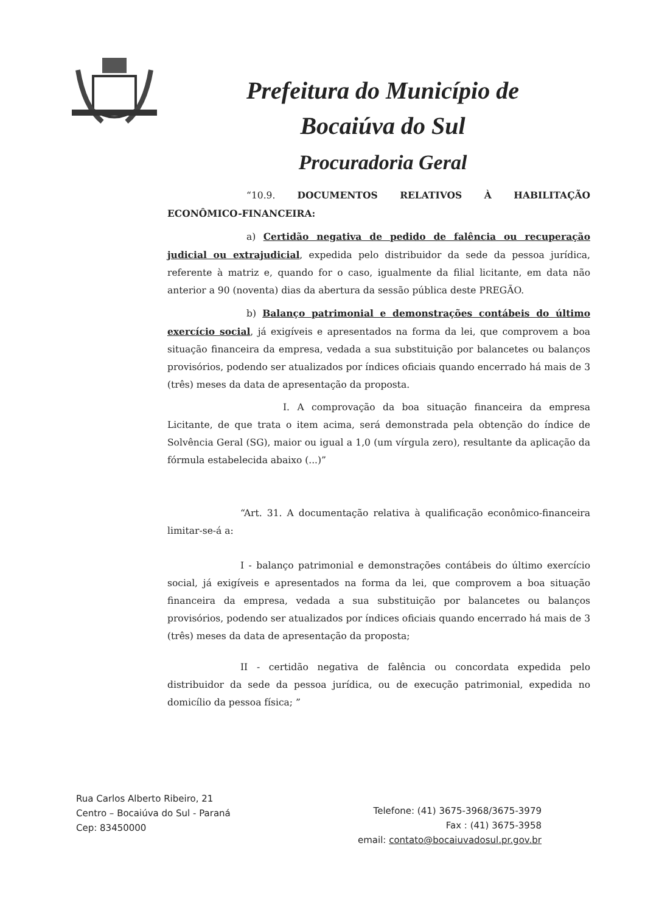Prefeitura do Município de
Bocaiúva do Sul
Procuradoria Geral
“10.9. DOCUMENTOS RELATIVOS À HABILITAÇÃO ECONÔMICO-FINANCEIRA:
a) Certidão negativa de pedido de falência ou recuperação judicial ou extrajudicial, expedida pelo distribuidor da sede da pessoa jurídica, referente à matriz e, quando for o caso, igualmente da filial licitante, em data não anterior a 90 (noventa) dias da abertura da sessão pública deste PREGÃO.
b) Balanço patrimonial e demonstrações contábeis do último exercício social, já exigíveis e apresentados na forma da lei, que comprovem a boa situação financeira da empresa, vedada a sua substituição por balancetes ou balanços provisórios, podendo ser atualizados por índices oficiais quando encerrado há mais de 3 (três) meses da data de apresentação da proposta.
I. A comprovação da boa situação financeira da empresa Licitante, de que trata o item acima, será demonstrada pela obtenção do índice de Solvência Geral (SG), maior ou igual a 1,0 (um vírgula zero), resultante da aplicação da fórmula estabelecida abaixo (...)”
“Art. 31. A documentação relativa à qualificação econômico-financeira limitar-se-á a:
I - balanço patrimonial e demonstrações contábeis do último exercício social, já exigíveis e apresentados na forma da lei, que comprovem a boa situação financeira da empresa, vedada a sua substituição por balancetes ou balanços provisórios, podendo ser atualizados por índices oficiais quando encerrado há mais de 3 (três) meses da data de apresentação da proposta;
II - certidão negativa de falência ou concordata expedida pelo distribuidor da sede da pessoa jurídica, ou de execução patrimonial, expedida no domicílio da pessoa física; ”
Rua Carlos Alberto Ribeiro, 21
Centro – Bocaiúva do Sul - Paraná
Cep: 83450000
Telefone: (41) 3675-3968/3675-3979
Fax : (41) 3675-3958
email: contato@bocaiuvadosul.pr.gov.br